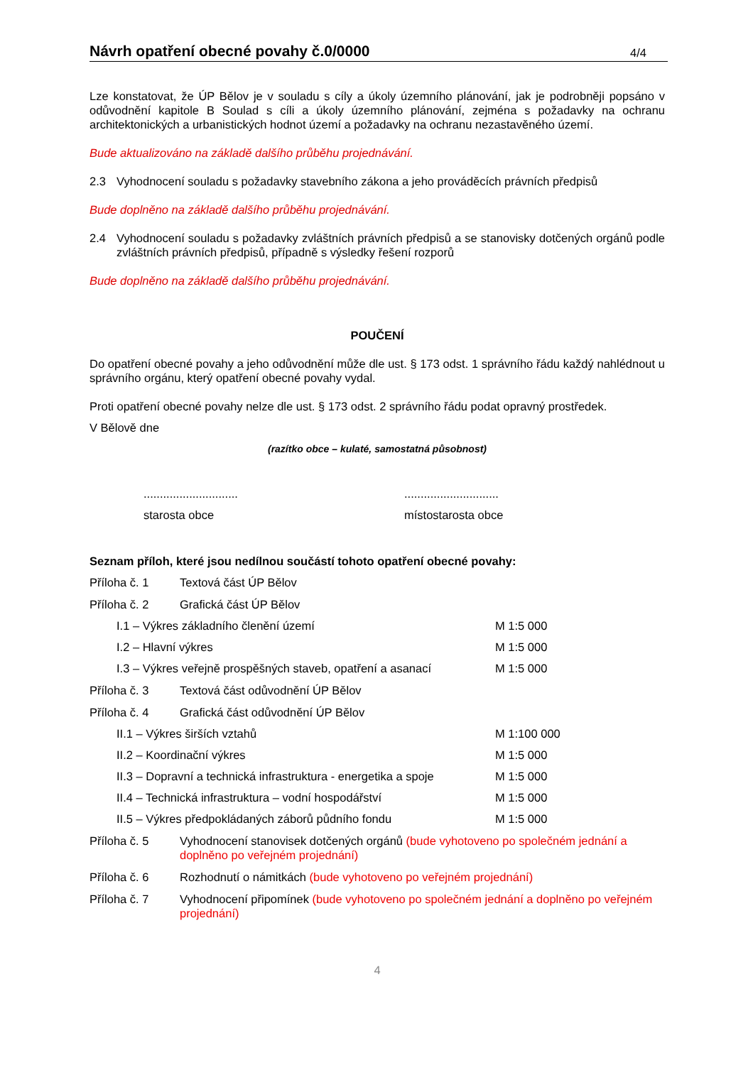Návrh opatření obecné povahy č.0/0000
4/4
Lze konstatovat, že ÚP Bělov je v souladu s cíly a úkoly územního plánování, jak je podrobněji popsáno v odůvodnění kapitole B Soulad s cíli a úkoly územního plánování, zejména s požadavky na ochranu architektonických a urbanistických hodnot území a požadavky na ochranu nezastavěného území.
Bude aktualizováno na základě dalšího průběhu projednávání.
2.3 Vyhodnocení souladu s požadavky stavebního zákona a jeho prováděcích právních předpisů
Bude doplněno na základě dalšího průběhu projednávání.
2.4 Vyhodnocení souladu s požadavky zvláštních právních předpisů a se stanovisky dotčených orgánů podle zvláštních právních předpisů, případně s výsledky řešení rozporů
Bude doplněno na základě dalšího průběhu projednávání.
POUČENÍ
Do opatření obecné povahy a jeho odůvodnění může dle ust. § 173 odst. 1 správního řádu každý nahlédnout u správního orgánu, který opatření obecné povahy vydal.
Proti opatření obecné povahy nelze dle ust. § 173 odst. 2 správního řádu podat opravný prostředek.
V Bělově dne
(razítko obce – kulaté, samostatná působnost)
.............................
starosta obce
.............................
místostarosta obce
Seznam příloh, které jsou nedílnou součástí tohoto opatření obecné povahy:
Příloha č. 1 Textová část ÚP Bělov
Příloha č. 2 Grafická část ÚP Bělov
I.1 – Výkres základního členění území M 1:5 000
I.2 – Hlavní výkres M 1:5 000
I.3 – Výkres veřejně prospěšných staveb, opatření a asanací M 1:5 000
Příloha č. 3 Textová část odůvodnění ÚP Bělov
Příloha č. 4 Grafická část odůvodnění ÚP Bělov
II.1 – Výkres širších vztahů M 1:100 000
II.2 – Koordinační výkres M 1:5 000
II.3 – Dopravní a technická infrastruktura - energetika a spoje M 1:5 000
II.4 – Technická infrastruktura – vodní hospodářství M 1:5 000
II.5 – Výkres předpokládaných záborů půdního fondu M 1:5 000
Příloha č. 5 Vyhodnocení stanovisek dotčených orgánů (bude vyhotoveno po společném jednání a doplněno po veřejném projednání)
Příloha č. 6 Rozhodnutí o námitkách (bude vyhotoveno po veřejném projednání)
Příloha č. 7 Vyhodnocení připomínek (bude vyhotoveno po společném jednání a doplněno po veřejném projednání)
4